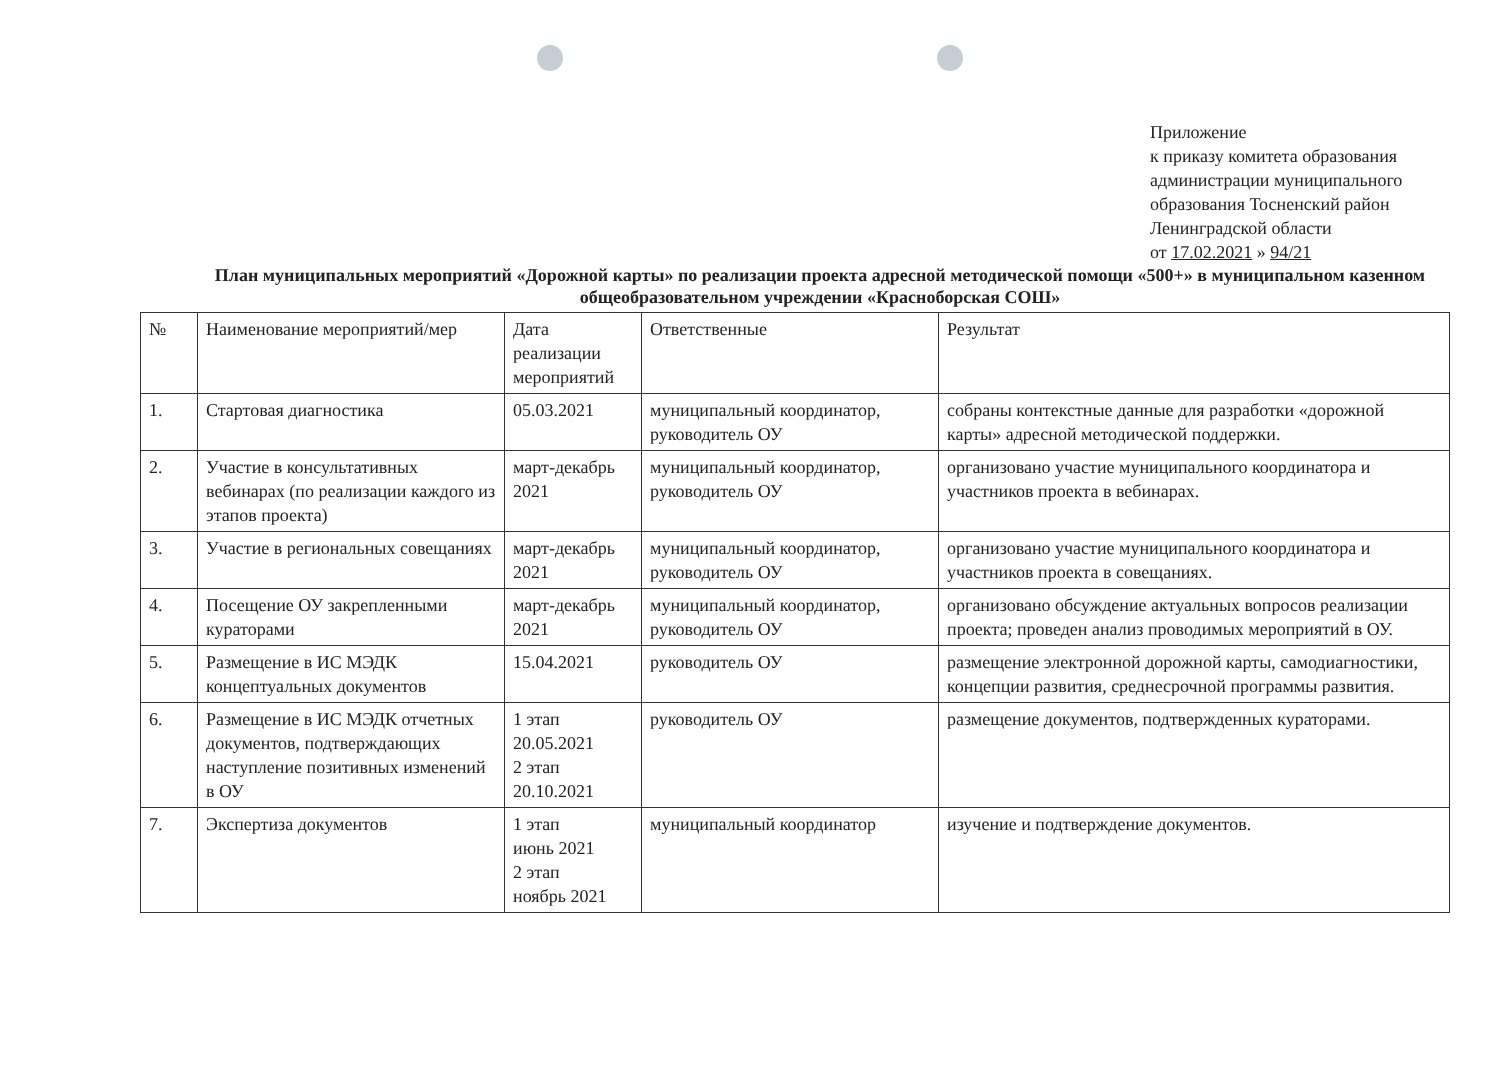Приложение
к приказу комитета образования
администрации муниципального
образования Тосненский район
Ленинградской области
от 17.02.2021 » 94/21
План муниципальных мероприятий «Дорожной карты» по реализации проекта адресной методической помощи «500+» в муниципальном казенном общеобразовательном учреждении «Красноборская СОШ»
| № | Наименование мероприятий/мер | Дата реализации мероприятий | Ответственные | Результат |
| --- | --- | --- | --- | --- |
| 1. | Стартовая диагностика | 05.03.2021 | муниципальный координатор, руководитель ОУ | собраны контекстные данные для разработки «дорожной карты» адресной методической поддержки. |
| 2. | Участие в консультативных вебинарах (по реализации каждого из этапов проекта) | март-декабрь 2021 | муниципальный координатор, руководитель ОУ | организовано участие муниципального координатора и участников проекта в вебинарах. |
| 3. | Участие в региональных совещаниях | март-декабрь 2021 | муниципальный координатор, руководитель ОУ | организовано участие муниципального координатора и участников проекта в совещаниях. |
| 4. | Посещение ОУ закрепленными кураторами | март-декабрь 2021 | муниципальный координатор, руководитель ОУ | организовано обсуждение актуальных вопросов реализации проекта; проведен анализ проводимых мероприятий в ОУ. |
| 5. | Размещение в ИС МЭДК концептуальных документов | 15.04.2021 | руководитель ОУ | размещение электронной дорожной карты, самодиагностики, концепции развития, среднесрочной программы развития. |
| 6. | Размещение в ИС МЭДК отчетных документов, подтверждающих наступление позитивных изменений в ОУ | 1 этап 20.05.2021 2 этап 20.10.2021 | руководитель ОУ | размещение документов, подтвержденных кураторами. |
| 7. | Экспертиза документов | 1 этап июнь 2021 2 этап ноябрь 2021 | муниципальный координатор | изучение и подтверждение документов. |